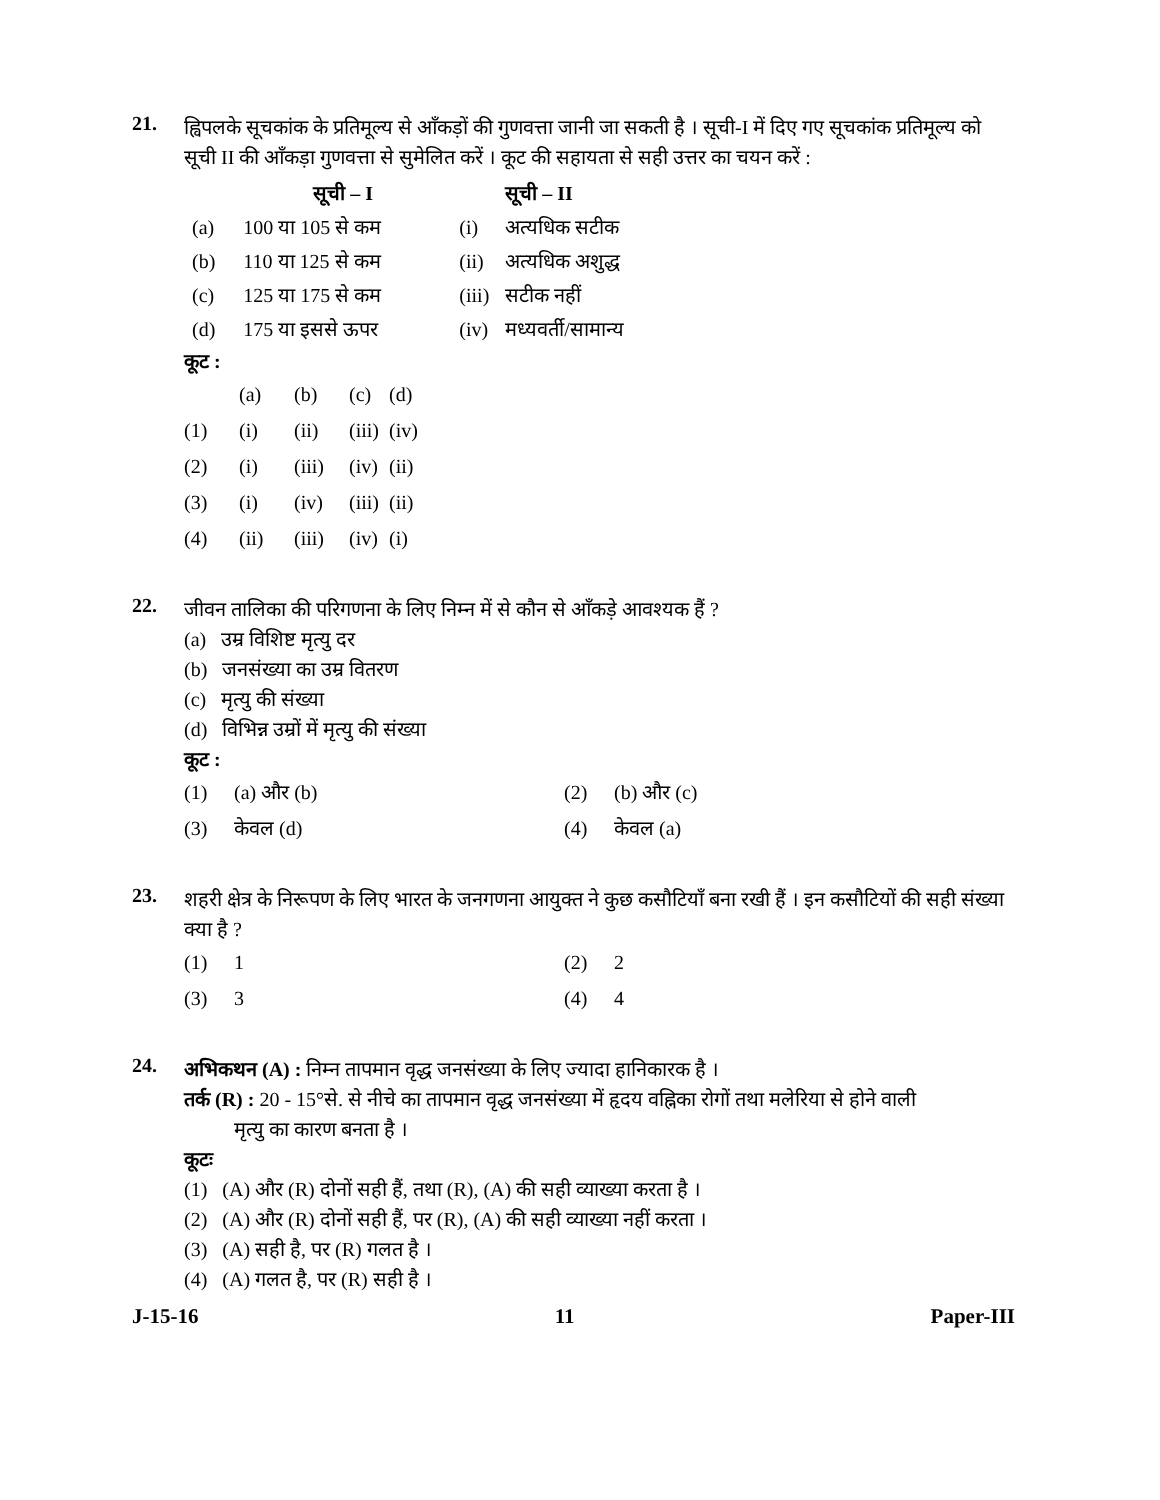21.
ह्विपलके सूचकांक के प्रतिमूल्य से आँकड़ों की गुणवत्ता जानी जा सकती है । सूची-I में दिए गए सूचकांक प्रतिमूल्य को सूची II की आँकड़ा गुणवत्ता से सुमेलित करें । कूट की सहायता से सही उत्तर का चयन करें :
| | सूची – I | | सूची – II |
| --- | --- | --- | --- |
| (a) | 100 या 105 से कम | (i) | अत्यधिक सटीक |
| (b) | 110 या 125 से कम | (ii) | अत्यधिक अशुद्ध |
| (c) | 125 या 175 से कम | (iii) | सटीक नहीं |
| (d) | 175 या इससे ऊपर | (iv) | मध्यवर्ती/सामान्य |
कूट :
| | (a) | (b) | (c) | (d) |
| (1) | (i) | (ii) | (iii) | (iv) |
| (2) | (i) | (iii) | (iv) | (ii) |
| (3) | (i) | (iv) | (iii) | (ii) |
| (4) | (ii) | (iii) | (iv) | (i) |
22.
जीवन तालिका की परिगणना के लिए निम्न में से कौन से आँकड़े आवश्यक हैं ?
(a) उम्र विशिष्ट मृत्यु दर
(b) जनसंख्या का उम्र वितरण
(c) मृत्यु की संख्या
(d) विभिन्न उम्रों में मृत्यु की संख्या
कूट :
| (1) | (a) और (b) | (2) | (b) और (c) |
| (3) | केवल (d) | (4) | केवल (a) |
23.
शहरी क्षेत्र के निरूपण के लिए भारत के जनगणना आयुक्त ने कुछ कसौटियाँ बना रखी हैं । इन कसौटियों की सही संख्या क्या है ?
| (1) | 1 | (2) | 2 |
| (3) | 3 | (4) | 4 |
24.
अभिकथन (A) : निम्न तापमान वृद्ध जनसंख्या के लिए ज्यादा हानिकारक है ।
तर्क (R) : 20 - 15°से. से नीचे का तापमान वृद्ध जनसंख्या में हृदय वह्निका रोगों तथा मलेरिया से होने वाली
मृत्यु का कारण बनता है ।
कूटः
(1) (A) और (R) दोनों सही हैं, तथा (R), (A) की सही व्याख्या करता है ।
(2) (A) और (R) दोनों सही हैं, पर (R), (A) की सही व्याख्या नहीं करता ।
(3) (A) सही है, पर (R) गलत है ।
(4) (A) गलत है, पर (R) सही है ।
J-15-16 11 Paper-III